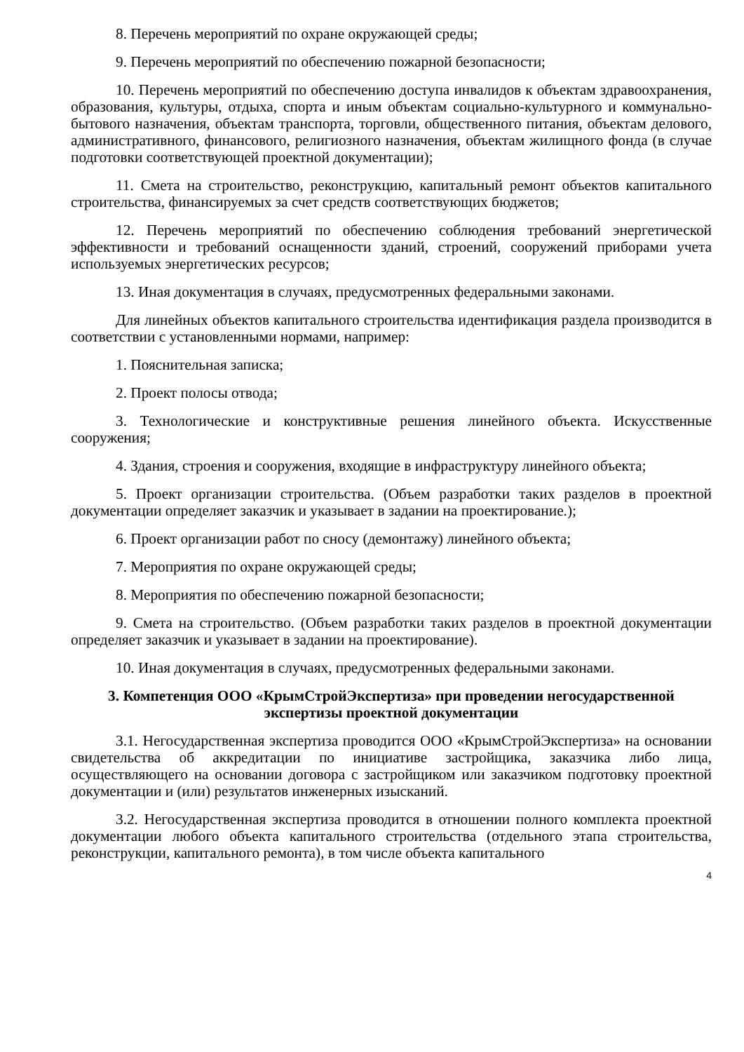8. Перечень мероприятий по охране окружающей среды;
9. Перечень мероприятий по обеспечению пожарной безопасности;
10. Перечень мероприятий по обеспечению доступа инвалидов к объектам здравоохранения, образования, культуры, отдыха, спорта и иным объектам социально-культурного и коммунально-бытового назначения, объектам транспорта, торговли, общественного питания, объектам делового, административного, финансового, религиозного назначения, объектам жилищного фонда (в случае подготовки соответствующей проектной документации);
11. Смета на строительство, реконструкцию, капитальный ремонт объектов капитального строительства, финансируемых за счет средств соответствующих бюджетов;
12. Перечень мероприятий по обеспечению соблюдения требований энергетической эффективности и требований оснащенности зданий, строений, сооружений приборами учета используемых энергетических ресурсов;
13. Иная документация в случаях, предусмотренных федеральными законами.
Для линейных объектов капитального строительства идентификация раздела производится в соответствии с установленными нормами, например:
1. Пояснительная записка;
2. Проект полосы отвода;
3. Технологические и конструктивные решения линейного объекта. Искусственные сооружения;
4. Здания, строения и сооружения, входящие в инфраструктуру линейного объекта;
5. Проект организации строительства. (Объем разработки таких разделов в проектной документации определяет заказчик и указывает в задании на проектирование.);
6. Проект организации работ по сносу (демонтажу) линейного объекта;
7. Мероприятия по охране окружающей среды;
8. Мероприятия по обеспечению пожарной безопасности;
9. Смета на строительство. (Объем разработки таких разделов в проектной документации определяет заказчик и указывает в задании на проектирование).
10. Иная документация в случаях, предусмотренных федеральными законами.
3. Компетенция ООО «КрымСтройЭкспертиза» при проведении негосударственной экспертизы проектной документации
3.1. Негосударственная экспертиза проводится ООО «КрымСтройЭкспертиза» на основании свидетельства об аккредитации по инициативе застройщика, заказчика либо лица, осуществляющего на основании договора с застройщиком или заказчиком подготовку проектной документации и (или) результатов инженерных изысканий.
3.2. Негосударственная экспертиза проводится в отношении полного комплекта проектной документации любого объекта капитального строительства (отдельного этапа строительства, реконструкции, капитального ремонта), в том числе объекта капитального
4